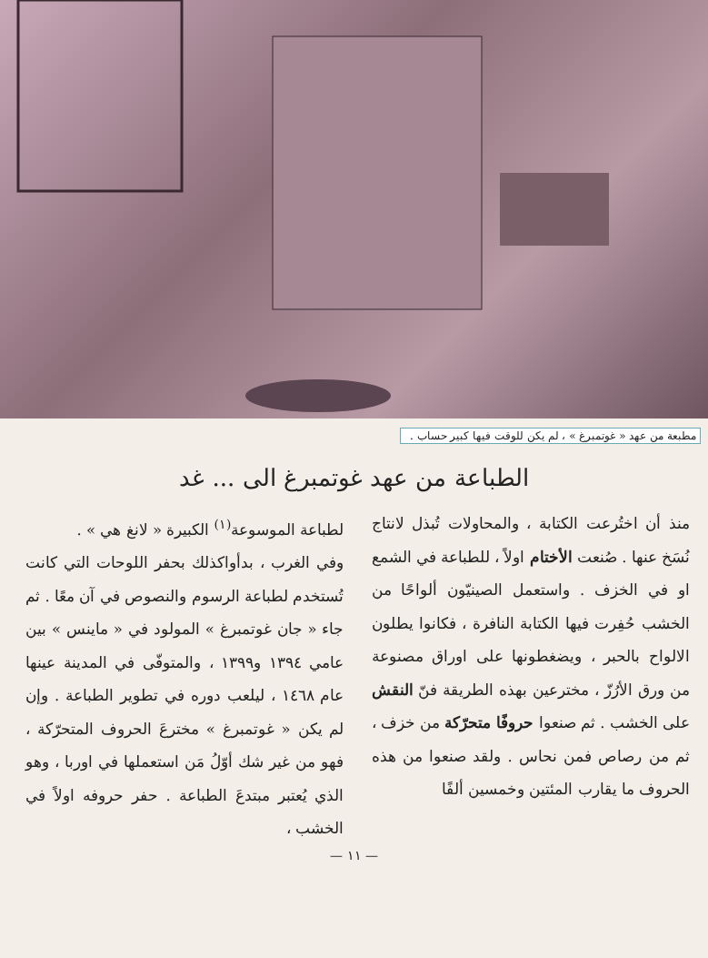مطبعة من عهد « غوتمبرغ » ، لم يكن للوقت فيها كبير حساب .
الطباعة من عهد غوتمبرغ الى ... غد
منذ أن اختُرعت الكتابة ، والمحاولات تُبذل لانتاج نُسَخ عنها . صُنعت الأختام اولاً ، للطباعة في الشمع او في الخزف . واستعمل الصينيّون ألواحًا من الخشب حُفِرت فيها الكتابة النافرة ، فكانوا يطلون الالواح بالحبر ، ويضغطونها على اوراق مصنوعة من ورق الأرُزّ ، مخترعين بهذه الطريقة فنّ النقش على الخشب . ثم صنعوا حروفًا متحرّكة من خزف ، ثم من رصاص فمن نحاس . ولقد صنعوا من هذه الحروف ما يقارب المئتين وخمسين ألفًا
لطباعة الموسوعة<sup>(١)</sup> الكبيرة « لانغ هي » .
وفي الغرب ، بدأواكذلك بحفر اللوحات التي كانت تُستخدم لطباعة الرسوم والنصوص في آن معًا . ثم جاء « جان غوتمبرغ » المولود في « ماينس » بين عامي ١٣٩٤ و١٣٩٩ ، والمتوفّى في المدينة عينها عام ١٤٦٨ ، ليلعب دوره في تطوير الطباعة . وإن لم يكن « غوتمبرغ » مخترعَ الحروف المتحرّكة ، فهو من غير شك أوّلُ مَن استعملها في اوربا ، وهو الذي يُعتبر مبتدعَ الطباعة . حفر حروفه اولاً في الخشب ،
— ١١ —